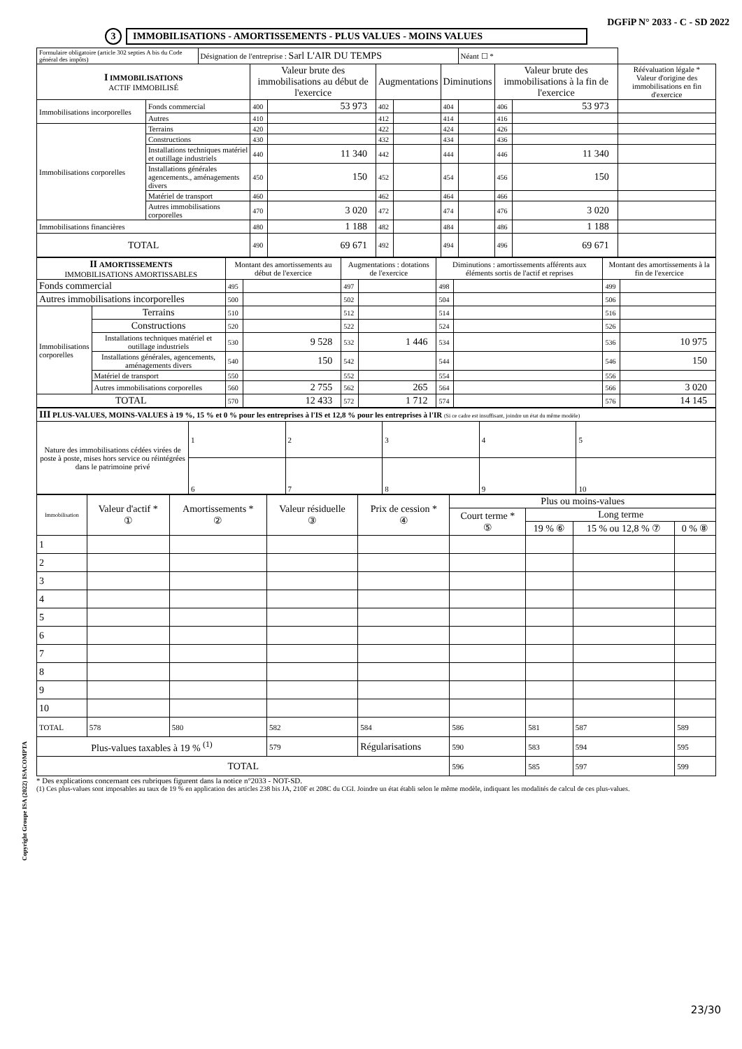DGFiP N° 2033 - C - SD 2022
3 IMMOBILISATIONS - AMORTISSEMENTS - PLUS VALUES - MOINS VALUES
| Formulaire obligatoire (article 302 septies A bis du Code général des impôts) | | Désignation de l'entreprise : Sarl L'AIR DU TEMPS | | | | | | Néant ☐ * | | | |
| I IMMOBILISATIONS ACTIF IMMOBILISÉ | | | Valeur brute des immobilisations au début de l'exercice | | Augmentations | | Diminutions | | Valeur brute des immobilisations à la fin de l'exercice | | Réévaluation légale * Valeur d'origine des immobilisations en fin d'exercice |
| Immobilisations incorporelles | Fonds commercial | | 400 | 53 973 | 402 | | 404 | | 406 | 53 973 | |
| | Autres | | 410 | | 412 | | 414 | | 416 | | |
| Immobilisations corporelles | Terrains | | 420 | | 422 | | 424 | | 426 | | |
| | Constructions | | 430 | | 432 | | 434 | | 436 | | |
| | Installations techniques matériel et outillage industriels | | 440 | 11 340 | 442 | | 444 | | 446 | 11 340 | |
| | Installations générales agencements., aménagements divers | | 450 | 150 | 452 | | 454 | | 456 | 150 | |
| | Matériel de transport | | 460 | | 462 | | 464 | | 466 | | |
| | Autres immobilisations corporelles | | 470 | 3 020 | 472 | | 474 | | 476 | 3 020 | |
| Immobilisations financières | | | 480 | 1 188 | 482 | | 484 | | 486 | 1 188 | |
| TOTAL | | | 490 | 69 671 | 492 | | 494 | | 496 | 69 671 | |
| II AMORTISSEMENTS IMMOBILISATIONS AMORTISSABLES | | Montant des amortissements au début de l'exercice | | Augmentations : dotations de l'exercice | | Diminutions : amortissements afférents aux éléments sortis de l'actif et reprises | | Montant des amortissements à la fin de l'exercice | |
| --- | --- | --- | --- | --- | --- | --- | --- | --- | --- |
| Fonds commercial | | 495 | | 497 | | 498 | | 499 | |
| Autres immobilisations incorporelles | | 500 | | 502 | | 504 | | 506 | |
| Immobilisations corporelles | Terrains | 510 | | 512 | | 514 | | 516 | |
| | Constructions | 520 | | 522 | | 524 | | 526 | |
| | Installations techniques matériel et outillage industriels | 530 | 9 528 | 532 | 1 446 | 534 | | 536 | 10 975 |
| | Installations générales, agencements, aménagements divers | 540 | 150 | 542 | | 544 | | 546 | 150 |
| | Matériel de transport | 550 | | 552 | | 554 | | 556 | |
| | Autres immobilisations corporelles | 560 | 2 755 | 562 | 265 | 564 | | 566 | 3 020 |
| TOTAL | | 570 | 12 433 | 572 | 1 712 | 574 | | 576 | 14 145 |
| III PLUS-VALUES, MOINS-VALUES à 19 %, 15 % et 0 % pour les entreprises à l'IS et 12,8 % pour les entreprises à l'IR (Si ce cadre est insuffisant, joindre un état du même modèle) | | | | | |
| Nature des immobilisations cédées virées de poste à poste, mises hors service ou réintégrées dans le patrimoine privé | 1 | 2 | 3 | 4 | 5 |
| | 6 | 7 | 8 | 9 | 10 |
| Immobilisation | Valeur d'actif * ① | Amortissements * ② | Valeur résiduelle ③ | Prix de cession * ④ | Plus ou moins-values | | | |
| --- | --- | --- | --- | --- | --- | --- | --- | --- |
| | | | | | Court terme * ⑤ | Long terme | | |
| | | | | | | 19 % ⑥ | 15 % ou 12,8 % ⑦ | 0 % ⑧ |
| 1 | | | | | | | | |
| 2 | | | | | | | | |
| 3 | | | | | | | | |
| 4 | | | | | | | | |
| 5 | | | | | | | | |
| 6 | | | | | | | | |
| 7 | | | | | | | | |
| 8 | | | | | | | | |
| 9 | | | | | | | | |
| 10 | | | | | | | | |
| TOTAL | 578 | 580 | 582 | 584 | 586 | 581 | 587 | 589 |
| Plus-values taxables à 19 % <sup>(1)</sup> | | | 579 | Régularisations | 590 | 583 | 594 | 595 |
| TOTAL | | | | | 596 | 585 | 597 | 599 |
* Des explications concernant ces rubriques figurent dans la notice n°2033 - NOT-SD.
(1) Ces plus-values sont imposables au taux de 19 % en application des articles 238 bis JA, 210F et 208C du CGI. Joindre un état établi selon le même modèle, indiquant les modalités de calcul de ces plus-values.
Copyright Groupe ISA (2022) ISACOMPTA
23/30